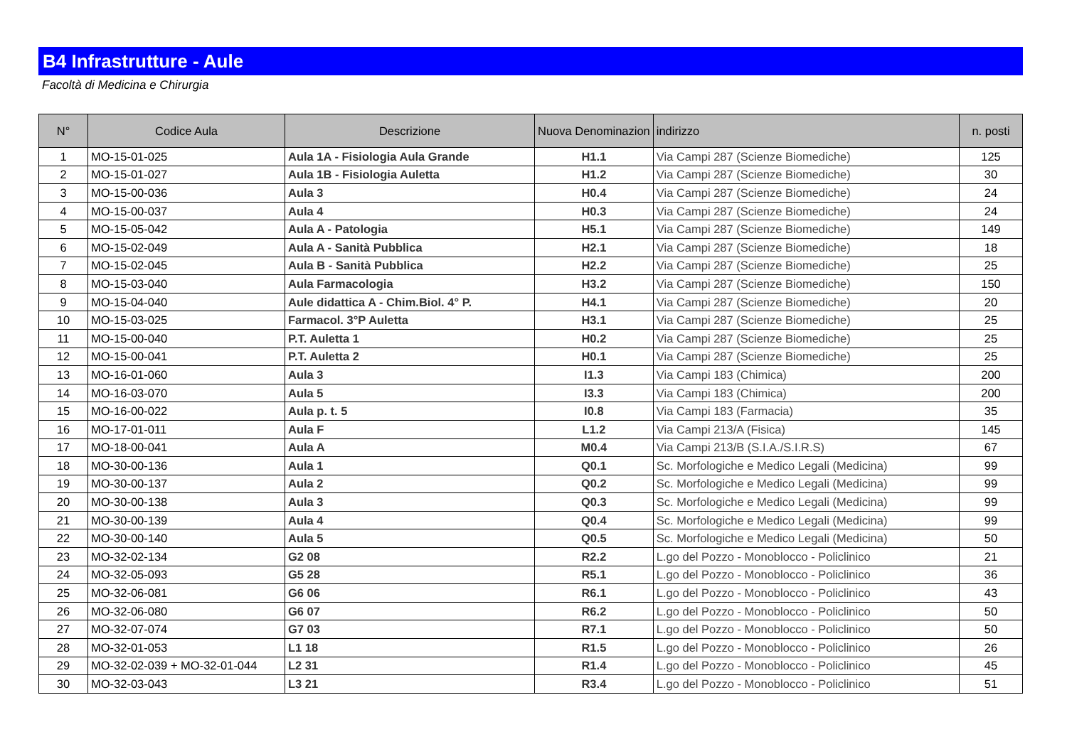B4 Infrastrutture - Aule
Facoltà di Medicina e Chirurgia
| N° | Codice Aula | Descrizione | Nuova Denominazion | indirizzo | n. posti |
| --- | --- | --- | --- | --- | --- |
| 1 | MO-15-01-025 | Aula 1A - Fisiologia Aula Grande | H1.1 | Via Campi 287 (Scienze Biomediche) | 125 |
| 2 | MO-15-01-027 | Aula 1B - Fisiologia Auletta | H1.2 | Via Campi 287 (Scienze Biomediche) | 30 |
| 3 | MO-15-00-036 | Aula 3 | H0.4 | Via Campi 287 (Scienze Biomediche) | 24 |
| 4 | MO-15-00-037 | Aula 4 | H0.3 | Via Campi 287 (Scienze Biomediche) | 24 |
| 5 | MO-15-05-042 | Aula A - Patologia | H5.1 | Via Campi 287 (Scienze Biomediche) | 149 |
| 6 | MO-15-02-049 | Aula A - Sanità Pubblica | H2.1 | Via Campi 287 (Scienze Biomediche) | 18 |
| 7 | MO-15-02-045 | Aula B - Sanità Pubblica | H2.2 | Via Campi 287 (Scienze Biomediche) | 25 |
| 8 | MO-15-03-040 | Aula Farmacologia | H3.2 | Via Campi 287 (Scienze Biomediche) | 150 |
| 9 | MO-15-04-040 | Aule didattica A - Chim.Biol. 4° P. | H4.1 | Via Campi 287 (Scienze Biomediche) | 20 |
| 10 | MO-15-03-025 | Farmacol. 3°P Auletta | H3.1 | Via Campi 287 (Scienze Biomediche) | 25 |
| 11 | MO-15-00-040 | P.T. Auletta 1 | H0.2 | Via Campi 287 (Scienze Biomediche) | 25 |
| 12 | MO-15-00-041 | P.T. Auletta 2 | H0.1 | Via Campi 287 (Scienze Biomediche) | 25 |
| 13 | MO-16-01-060 | Aula 3 | I1.3 | Via Campi 183 (Chimica) | 200 |
| 14 | MO-16-03-070 | Aula 5 | I3.3 | Via Campi 183 (Chimica) | 200 |
| 15 | MO-16-00-022 | Aula p. t. 5 | I0.8 | Via Campi 183 (Farmacia) | 35 |
| 16 | MO-17-01-011 | Aula F | L1.2 | Via Campi 213/A (Fisica) | 145 |
| 17 | MO-18-00-041 | Aula A | M0.4 | Via Campi 213/B (S.I.A./S.I.R.S) | 67 |
| 18 | MO-30-00-136 | Aula 1 | Q0.1 | Sc. Morfologiche e Medico Legali (Medicina) | 99 |
| 19 | MO-30-00-137 | Aula 2 | Q0.2 | Sc. Morfologiche e Medico Legali (Medicina) | 99 |
| 20 | MO-30-00-138 | Aula 3 | Q0.3 | Sc. Morfologiche e Medico Legali (Medicina) | 99 |
| 21 | MO-30-00-139 | Aula 4 | Q0.4 | Sc. Morfologiche e Medico Legali (Medicina) | 99 |
| 22 | MO-30-00-140 | Aula 5 | Q0.5 | Sc. Morfologiche e Medico Legali (Medicina) | 50 |
| 23 | MO-32-02-134 | G2 08 | R2.2 | L.go del Pozzo - Monoblocco - Policlinico | 21 |
| 24 | MO-32-05-093 | G5 28 | R5.1 | L.go del Pozzo - Monoblocco - Policlinico | 36 |
| 25 | MO-32-06-081 | G6 06 | R6.1 | L.go del Pozzo - Monoblocco - Policlinico | 43 |
| 26 | MO-32-06-080 | G6 07 | R6.2 | L.go del Pozzo - Monoblocco - Policlinico | 50 |
| 27 | MO-32-07-074 | G7 03 | R7.1 | L.go del Pozzo - Monoblocco - Policlinico | 50 |
| 28 | MO-32-01-053 | L1 18 | R1.5 | L.go del Pozzo - Monoblocco - Policlinico | 26 |
| 29 | MO-32-02-039 + MO-32-01-044 | L2 31 | R1.4 | L.go del Pozzo - Monoblocco - Policlinico | 45 |
| 30 | MO-32-03-043 | L3 21 | R3.4 | L.go del Pozzo - Monoblocco - Policlinico | 51 |